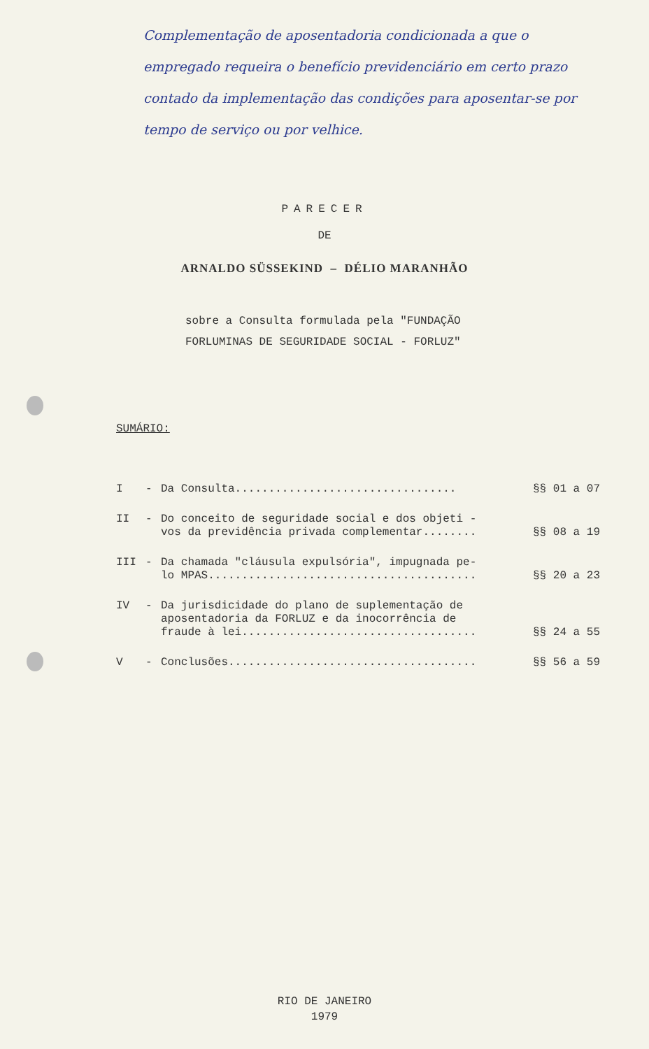Complementação de aposentadoria condicionada a que o empregado requeira o benefício previdenciário em certo prazo contado da implementação das condições para aposentar-se por tempo de serviço ou por velhice.
PARECER
DE
ARNALDO SÜSSEKIND – DÉLIO MARANHÃO
sobre a Consulta formulada pela "FUNDAÇÃO
FORLUMINAS DE SEGURIDADE SOCIAL - FORLUZ"
SUMÁRIO:
| I | - | Da Consulta................................. | §§ 01 a 07 |
| II | - | Do conceito de seguridade social e dos objeti - vos da previdência privada complementar........ | §§ 08 a 19 |
| III | - | Da chamada "cláusula expulsória", impugnada pe- lo MPAS........................................ | §§ 20 a 23 |
| IV | - | Da jurisdicidade do plano de suplementação de aposentadoria da FORLUZ e da inocorrência de fraude à lei................................... | §§ 24 a 55 |
| V | - | Conclusões..................................... | §§ 56 a 59 |
RIO DE JANEIRO
1979